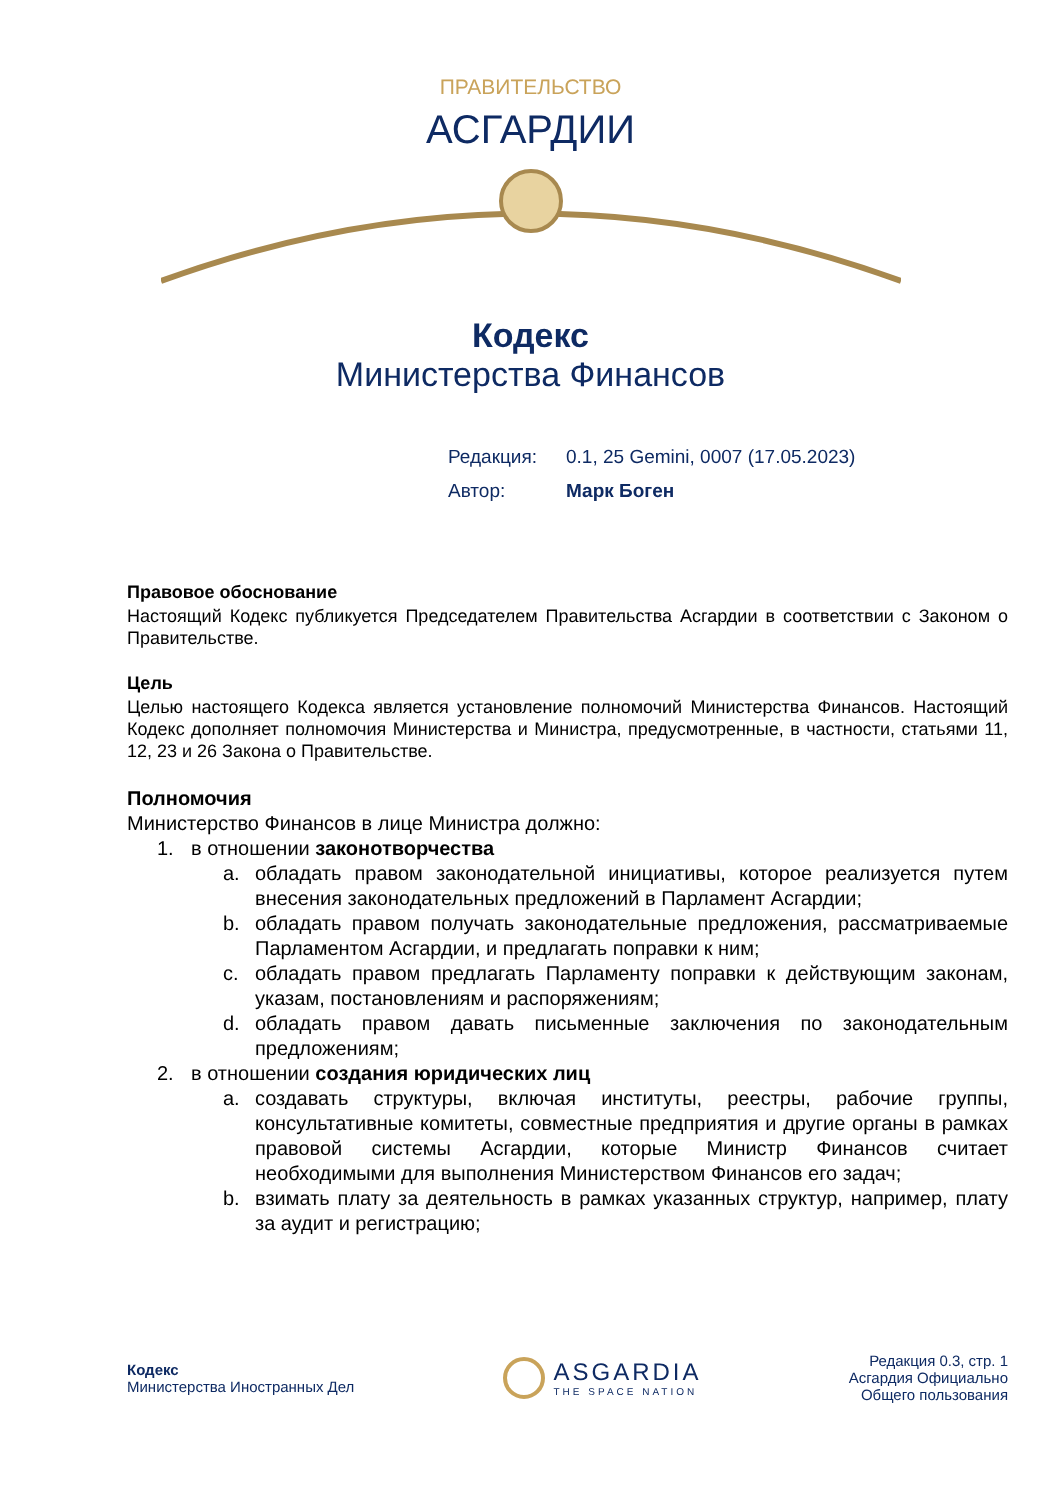ПРАВИТЕЛЬСТВО
АСГАРДИИ
Кодекс
Министерства Финансов
Редакция: 0.1, 25 Gemini, 0007 (17.05.2023)
Автор: Марк Боген
Правовое обоснование
Настоящий Кодекс публикуется Председателем Правительства Асгардии в соответствии с Законом о Правительстве.
Цель
Целью настоящего Кодекса является установление полномочий Министерства Финансов. Настоящий Кодекс дополняет полномочия Министерства и Министра, предусмотренные, в частности, статьями 11, 12, 23 и 26 Закона о Правительстве.
Полномочия
Министерство Финансов в лице Министра должно:
1. в отношении законотворчества
a. обладать правом законодательной инициативы, которое реализуется путем внесения законодательных предложений в Парламент Асгардии;
b. обладать правом получать законодательные предложения, рассматриваемые Парламентом Асгардии, и предлагать поправки к ним;
c. обладать правом предлагать Парламенту поправки к действующим законам, указам, постановлениям и распоряжениям;
d. обладать правом давать письменные заключения по законодательным предложениям;
2. в отношении создания юридических лиц
a. создавать структуры, включая институты, реестры, рабочие группы, консультативные комитеты, совместные предприятия и другие органы в рамках правовой системы Асгардии, которые Министр Финансов считает необходимыми для выполнения Министерством Финансов его задач;
b. взимать плату за деятельность в рамках указанных структур, например, плату за аудит и регистрацию;
Кодекс
Министерства Иностранных Дел
ASGARDIA
THE SPACE NATION
Редакция 0.3, стр. 1
Асгардия Официально
Общего пользования